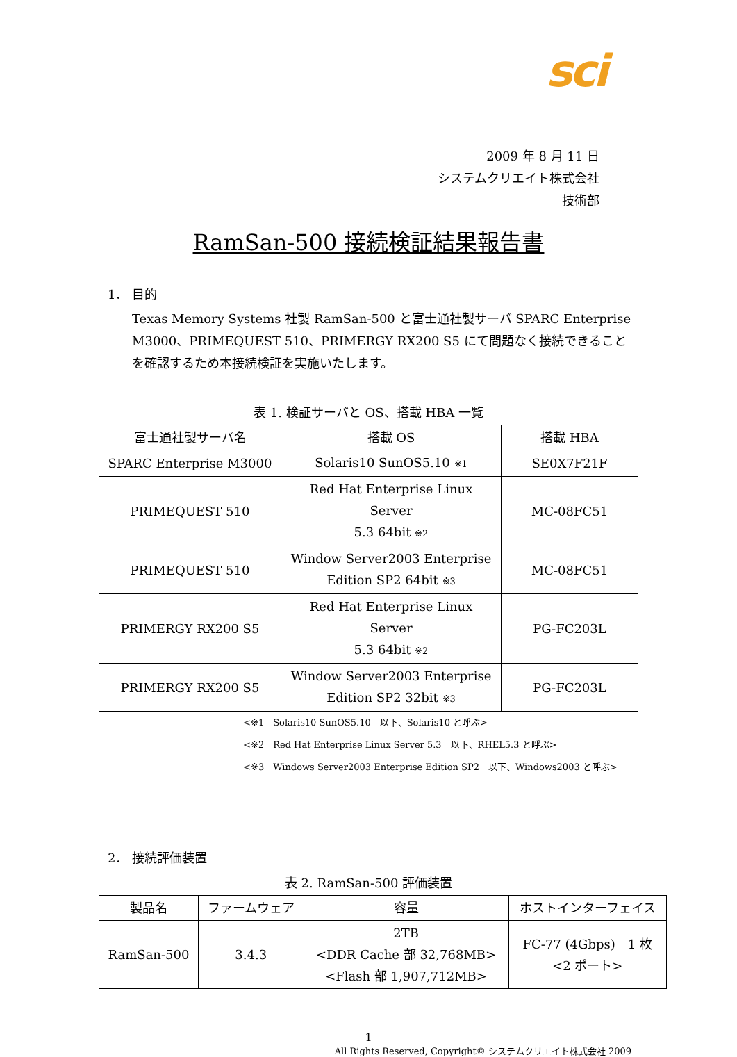sci
2009 年 8 月 11 日
システムクリエイト株式会社
技術部
RamSan-500 接続検証結果報告書
1． 目的
Texas Memory Systems 社製 RamSan-500 と富士通社製サーバ SPARC Enterprise M3000、PRIMEQUEST 510、PRIMERGY RX200 S5 にて問題なく接続できることを確認するため本接続検証を実施いたします。
表 1. 検証サーバと OS、搭載 HBA 一覧
| 富士通社製サーバ名 | 搭載 OS | 搭載 HBA |
| --- | --- | --- |
| SPARC Enterprise M3000 | Solaris10 SunOS5.10 ※1 | SE0X7F21F |
| PRIMEQUEST 510 | Red Hat Enterprise Linux Server 5.3 64bit ※2 | MC-08FC51 |
| PRIMEQUEST 510 | Window Server2003 Enterprise Edition SP2 64bit ※3 | MC-08FC51 |
| PRIMERGY RX200 S5 | Red Hat Enterprise Linux Server 5.3 64bit ※2 | PG-FC203L |
| PRIMERGY RX200 S5 | Window Server2003 Enterprise Edition SP2 32bit ※3 | PG-FC203L |
<※1　Solaris10 SunOS5.10　以下、Solaris10 と呼ぶ>
<※2　Red Hat Enterprise Linux Server 5.3　以下、RHEL5.3 と呼ぶ>
<※3　Windows Server2003 Enterprise Edition SP2　以下、Windows2003 と呼ぶ>
2． 接続評価装置
表 2. RamSan-500 評価装置
| 製品名 | ファームウェア | 容量 | ホストインターフェイス |
| --- | --- | --- | --- |
| RamSan-500 | 3.4.3 | 2TB <DDR Cache 部 32,768MB> <Flash 部 1,907,712MB> | FC-77 (4Gbps) 1 枚 <2 ポート> |
1
All Rights Reserved, Copyright© システムクリエイト株式会社 2009